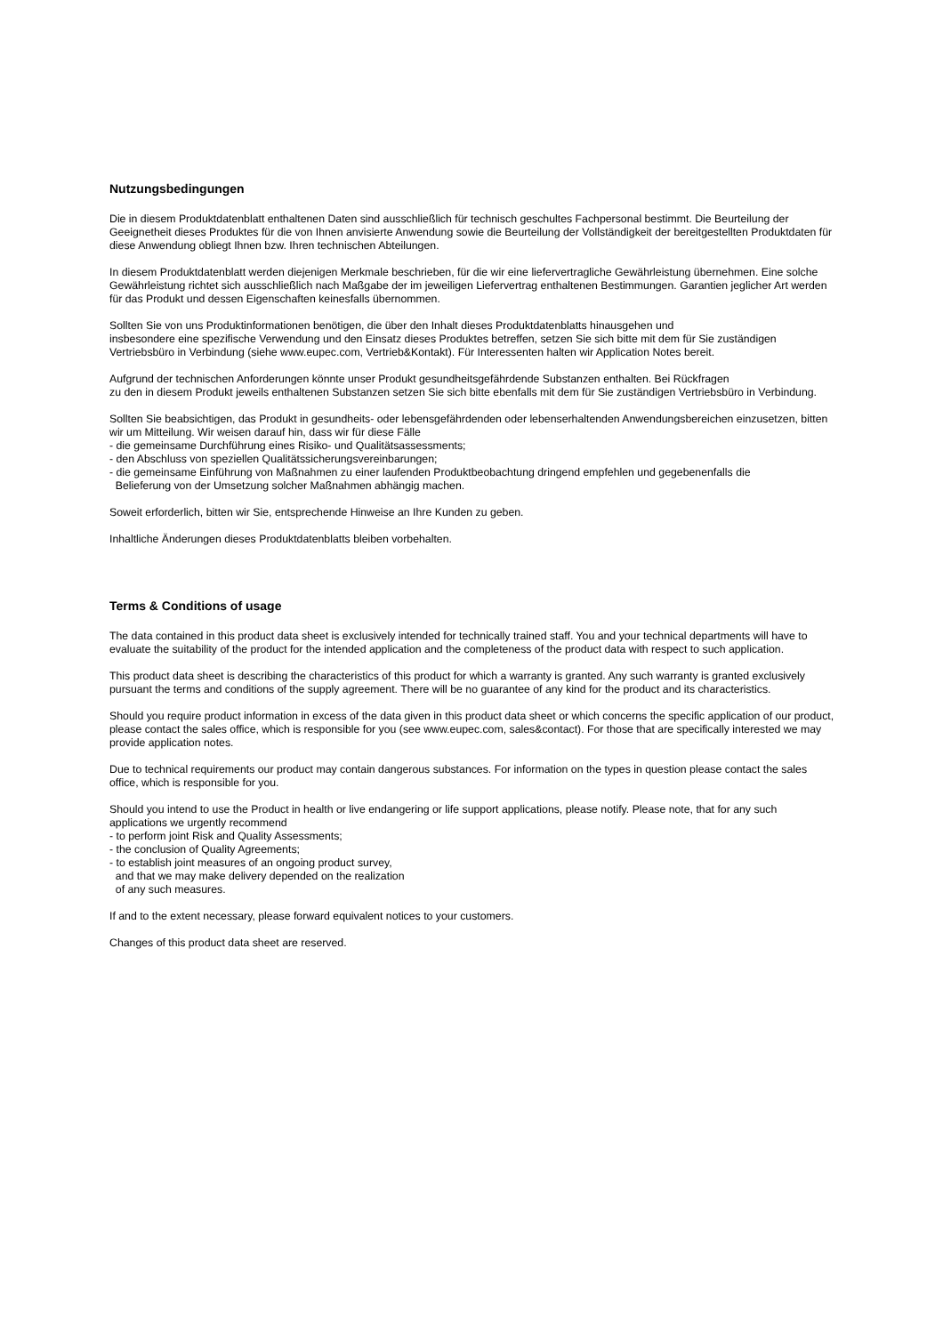Nutzungsbedingungen
Die in diesem Produktdatenblatt enthaltenen Daten sind ausschließlich für technisch geschultes Fachpersonal bestimmt. Die Beurteilung der Geeignetheit dieses Produktes für die von Ihnen anvisierte Anwendung sowie die Beurteilung der Vollständigkeit der bereitgestellten Produktdaten für diese Anwendung obliegt Ihnen bzw. Ihren technischen Abteilungen.
In diesem Produktdatenblatt werden diejenigen Merkmale beschrieben, für die wir eine liefervertragliche Gewährleistung übernehmen. Eine solche Gewährleistung richtet sich ausschließlich nach Maßgabe der im jeweiligen Liefervertrag enthaltenen Bestimmungen. Garantien jeglicher Art werden für das Produkt und dessen Eigenschaften keinesfalls übernommen.
Sollten Sie von uns Produktinformationen benötigen, die über den Inhalt dieses Produktdatenblatts hinausgehen und
insbesondere eine spezifische Verwendung und den Einsatz dieses Produktes betreffen, setzen Sie sich bitte mit dem für Sie zuständigen Vertriebsbüro in Verbindung (siehe www.eupec.com, Vertrieb&Kontakt). Für Interessenten halten wir Application Notes bereit.
Aufgrund der technischen Anforderungen könnte unser Produkt gesundheitsgefährdende Substanzen enthalten. Bei Rückfragen
zu den in diesem Produkt jeweils enthaltenen Substanzen setzen Sie sich bitte ebenfalls mit dem für Sie zuständigen Vertriebsbüro in Verbindung.
Sollten Sie beabsichtigen, das Produkt in gesundheits- oder lebensgefährdenden oder lebenserhaltenden Anwendungsbereichen einzusetzen, bitten wir um Mitteilung. Wir weisen darauf hin, dass wir für diese Fälle
- die gemeinsame Durchführung eines Risiko- und Qualitätsassessments;
- den Abschluss von speziellen Qualitätssicherungsvereinbarungen;
- die gemeinsame Einführung von Maßnahmen zu einer laufenden Produktbeobachtung dringend empfehlen und gegebenenfalls die
Belieferung von der Umsetzung solcher Maßnahmen abhängig machen.
Soweit erforderlich, bitten wir Sie, entsprechende Hinweise an Ihre Kunden zu geben.
Inhaltliche Änderungen dieses Produktdatenblatts bleiben vorbehalten.
Terms & Conditions of usage
The data contained in this product data sheet is exclusively intended for technically trained staff. You and your technical departments will have to evaluate the suitability of the product for the intended application and the completeness of the product data with respect to such application.
This product data sheet is describing the characteristics of this product for which a warranty is granted. Any such warranty is granted exclusively pursuant the terms and conditions of the supply agreement. There will be no guarantee of any kind for the product and its characteristics.
Should you require product information in excess of the data given in this product data sheet or which concerns the specific application of our product, please contact the sales office, which is responsible for you (see www.eupec.com, sales&contact). For those that are specifically interested we may provide application notes.
Due to technical requirements our product may contain dangerous substances. For information on the types in question please contact the sales office, which is responsible for you.
Should you intend to use the Product in health or live endangering or life support applications, please notify. Please note, that for any such applications we urgently recommend
- to perform joint Risk and Quality Assessments;
- the conclusion of Quality Agreements;
- to establish joint measures of an ongoing product survey,
and that we may make delivery depended on the realization
of any such measures.
If and to the extent necessary, please forward equivalent notices to your customers.
Changes of this product data sheet are reserved.